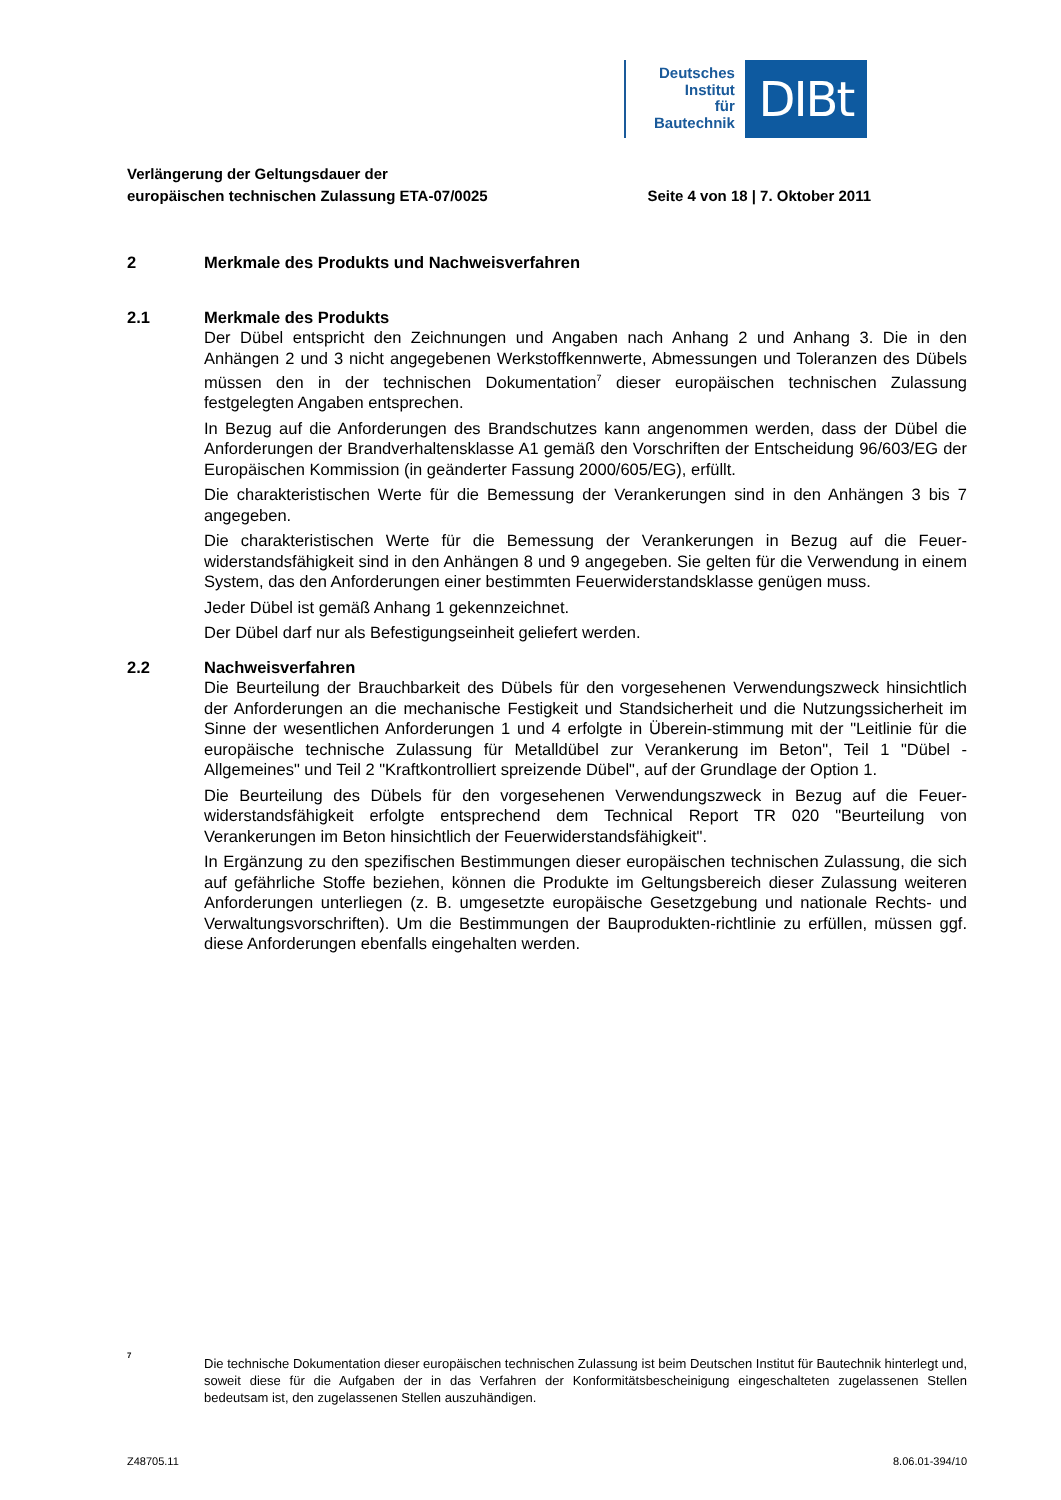Deutsches
Institut
für
Bautechnik
DIBt
Verlängerung der Geltungsdauer der
europäischen technischen Zulassung ETA-07/0025
Seite 4 von 18 | 7. Oktober 2011
2 Merkmale des Produkts und Nachweisverfahren
2.1 Merkmale des Produkts
Der Dübel entspricht den Zeichnungen und Angaben nach Anhang 2 und Anhang 3. Die in den Anhängen 2 und 3 nicht angegebenen Werkstoffkennwerte, Abmessungen und Toleranzen des Dübels müssen den in der technischen Dokumentation<sup>7</sup> dieser europäischen technischen Zulassung festgelegten Angaben entsprechen.
In Bezug auf die Anforderungen des Brandschutzes kann angenommen werden, dass der Dübel die Anforderungen der Brandverhaltensklasse A1 gemäß den Vorschriften der Entscheidung 96/603/EG der Europäischen Kommission (in geänderter Fassung 2000/605/EG), erfüllt.
Die charakteristischen Werte für die Bemessung der Verankerungen sind in den Anhängen 3 bis 7 angegeben.
Die charakteristischen Werte für die Bemessung der Verankerungen in Bezug auf die Feuer-widerstandsfähigkeit sind in den Anhängen 8 und 9 angegeben. Sie gelten für die Verwendung in einem System, das den Anforderungen einer bestimmten Feuerwiderstandsklasse genügen muss.
Jeder Dübel ist gemäß Anhang 1 gekennzeichnet.
Der Dübel darf nur als Befestigungseinheit geliefert werden.
2.2 Nachweisverfahren
Die Beurteilung der Brauchbarkeit des Dübels für den vorgesehenen Verwendungszweck hinsichtlich der Anforderungen an die mechanische Festigkeit und Standsicherheit und die Nutzungssicherheit im Sinne der wesentlichen Anforderungen 1 und 4 erfolgte in Überein-stimmung mit der "Leitlinie für die europäische technische Zulassung für Metalldübel zur Verankerung im Beton", Teil 1 "Dübel - Allgemeines" und Teil 2 "Kraftkontrolliert spreizende Dübel", auf der Grundlage der Option 1.
Die Beurteilung des Dübels für den vorgesehenen Verwendungszweck in Bezug auf die Feuer-widerstandsfähigkeit erfolgte entsprechend dem Technical Report TR 020 "Beurteilung von Verankerungen im Beton hinsichtlich der Feuerwiderstandsfähigkeit".
In Ergänzung zu den spezifischen Bestimmungen dieser europäischen technischen Zulassung, die sich auf gefährliche Stoffe beziehen, können die Produkte im Geltungsbereich dieser Zulassung weiteren Anforderungen unterliegen (z. B. umgesetzte europäische Gesetzgebung und nationale Rechts- und Verwaltungsvorschriften). Um die Bestimmungen der Bauprodukten-richtlinie zu erfüllen, müssen ggf. diese Anforderungen ebenfalls eingehalten werden.
<sup>7</sup>
Die technische Dokumentation dieser europäischen technischen Zulassung ist beim Deutschen Institut für Bautechnik hinterlegt und, soweit diese für die Aufgaben der in das Verfahren der Konformitätsbescheinigung eingeschalteten zugelassenen Stellen bedeutsam ist, den zugelassenen Stellen auszuhändigen.
Z48705.11 8.06.01-394/10